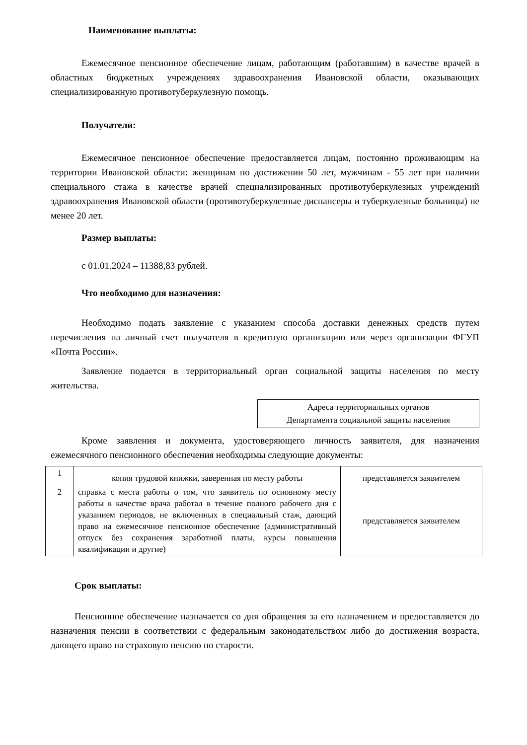Наименование выплаты:
Ежемесячное пенсионное обеспечение лицам, работающим (работавшим) в качестве врачей в областных бюджетных учреждениях здравоохранения Ивановской области, оказывающих специализированную противотуберкулезную помощь.
Получатели:
Ежемесячное пенсионное обеспечение предоставляется лицам, постоянно проживающим на территории Ивановской области: женщинам по достижении 50 лет, мужчинам - 55 лет при наличии специального стажа в качестве врачей специализированных противотуберкулезных учреждений здравоохранения Ивановской области (противотуберкулезные диспансеры и туберкулезные больницы) не менее 20 лет.
Размер выплаты:
с 01.01.2024 – 11388,83 рублей.
Что необходимо для назначения:
Необходимо подать заявление с указанием способа доставки денежных средств путем перечисления на личный счет получателя в кредитную организацию или через организации ФГУП «Почта России».
Заявление подается в территориальный орган социальной защиты населения по месту жительства.
Адреса территориальных органов
Департамента социальной защиты населения
Кроме заявления и документа, удостоверяющего личность заявителя, для назначения ежемесячного пенсионного обеспечения необходимы следующие документы:
| 1 | копия трудовой книжки, заверенная по месту работы | представляется заявителем |
| 2 | справка с места работы о том, что заявитель по основному месту работы в качестве врача работал в течение полного рабочего дня с указанием периодов, не включенных в специальный стаж, дающий право на ежемесячное пенсионное обеспечение (административный отпуск без сохранения заработной платы, курсы повышения квалификации и другие) | представляется заявителем |
Срок выплаты:
Пенсионное обеспечение назначается со дня обращения за его назначением и предоставляется до назначения пенсии в соответствии с федеральным законодательством либо до достижения возраста, дающего право на страховую пенсию по старости.